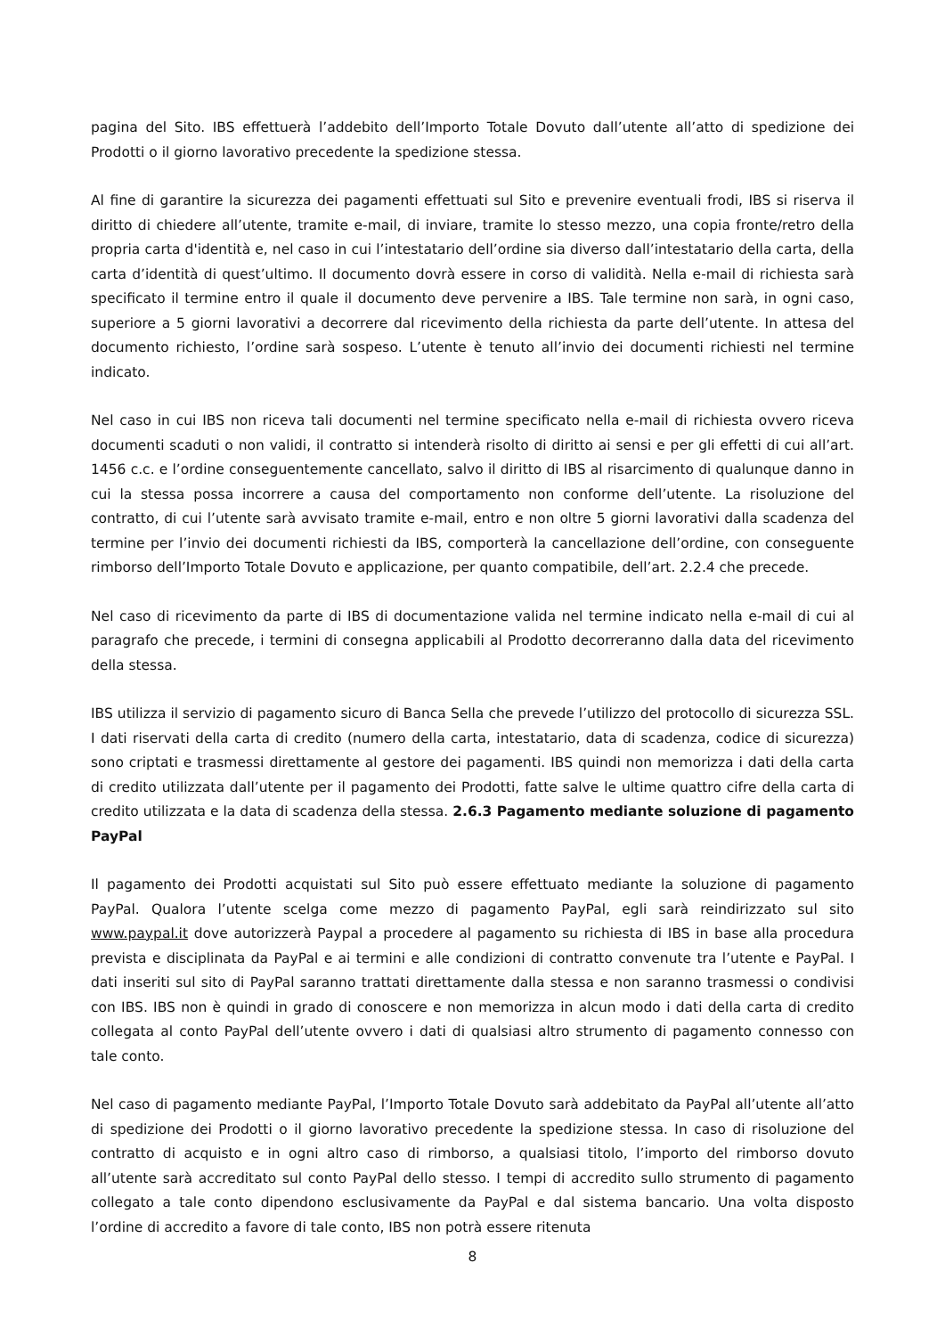pagina del Sito. IBS effettuerà l’addebito dell’Importo Totale Dovuto dall’utente all’atto di spedizione dei Prodotti o il giorno lavorativo precedente la spedizione stessa.
Al fine di garantire la sicurezza dei pagamenti effettuati sul Sito e prevenire eventuali frodi, IBS si riserva il diritto di chiedere all’utente, tramite e-mail, di inviare, tramite lo stesso mezzo, una copia fronte/retro della propria carta d'identità e, nel caso in cui l’intestatario dell’ordine sia diverso dall’intestatario della carta, della carta d’identità di quest’ultimo. Il documento dovrà essere in corso di validità. Nella e-mail di richiesta sarà specificato il termine entro il quale il documento deve pervenire a IBS. Tale termine non sarà, in ogni caso, superiore a 5 giorni lavorativi a decorrere dal ricevimento della richiesta da parte dell’utente. In attesa del documento richiesto, l’ordine sarà sospeso. L’utente è tenuto all’invio dei documenti richiesti nel termine indicato.
Nel caso in cui IBS non riceva tali documenti nel termine specificato nella e-mail di richiesta ovvero riceva documenti scaduti o non validi, il contratto si intenderà risolto di diritto ai sensi e per gli effetti di cui all’art. 1456 c.c. e l’ordine conseguentemente cancellato, salvo il diritto di IBS al risarcimento di qualunque danno in cui la stessa possa incorrere a causa del comportamento non conforme dell’utente. La risoluzione del contratto, di cui l’utente sarà avvisato tramite e-mail, entro e non oltre 5 giorni lavorativi dalla scadenza del termine per l’invio dei documenti richiesti da IBS, comporterà la cancellazione dell’ordine, con conseguente rimborso dell’Importo Totale Dovuto e applicazione, per quanto compatibile, dell’art. 2.2.4 che precede.
Nel caso di ricevimento da parte di IBS di documentazione valida nel termine indicato nella e-mail di cui al paragrafo che precede, i termini di consegna applicabili al Prodotto decorreranno dalla data del ricevimento della stessa.
IBS utilizza il servizio di pagamento sicuro di Banca Sella che prevede l’utilizzo del protocollo di sicurezza SSL. I dati riservati della carta di credito (numero della carta, intestatario, data di scadenza, codice di sicurezza) sono criptati e trasmessi direttamente al gestore dei pagamenti. IBS quindi non memorizza i dati della carta di credito utilizzata dall’utente per il pagamento dei Prodotti, fatte salve le ultime quattro cifre della carta di credito utilizzata e la data di scadenza della stessa. 2.6.3 Pagamento mediante soluzione di pagamento PayPal
Il pagamento dei Prodotti acquistati sul Sito può essere effettuato mediante la soluzione di pagamento PayPal. Qualora l’utente scelga come mezzo di pagamento PayPal, egli sarà reindirizzato sul sito www.paypal.it dove autorizzerà Paypal a procedere al pagamento su richiesta di IBS in base alla procedura prevista e disciplinata da PayPal e ai termini e alle condizioni di contratto convenute tra l’utente e PayPal. I dati inseriti sul sito di PayPal saranno trattati direttamente dalla stessa e non saranno trasmessi o condivisi con IBS. IBS non è quindi in grado di conoscere e non memorizza in alcun modo i dati della carta di credito collegata al conto PayPal dell’utente ovvero i dati di qualsiasi altro strumento di pagamento connesso con tale conto.
Nel caso di pagamento mediante PayPal, l’Importo Totale Dovuto sarà addebitato da PayPal all’utente all’atto di spedizione dei Prodotti o il giorno lavorativo precedente la spedizione stessa. In caso di risoluzione del contratto di acquisto e in ogni altro caso di rimborso, a qualsiasi titolo, l’importo del rimborso dovuto all’utente sarà accreditato sul conto PayPal dello stesso. I tempi di accredito sullo strumento di pagamento collegato a tale conto dipendono esclusivamente da PayPal e dal sistema bancario. Una volta disposto l’ordine di accredito a favore di tale conto, IBS non potrà essere ritenuta
8